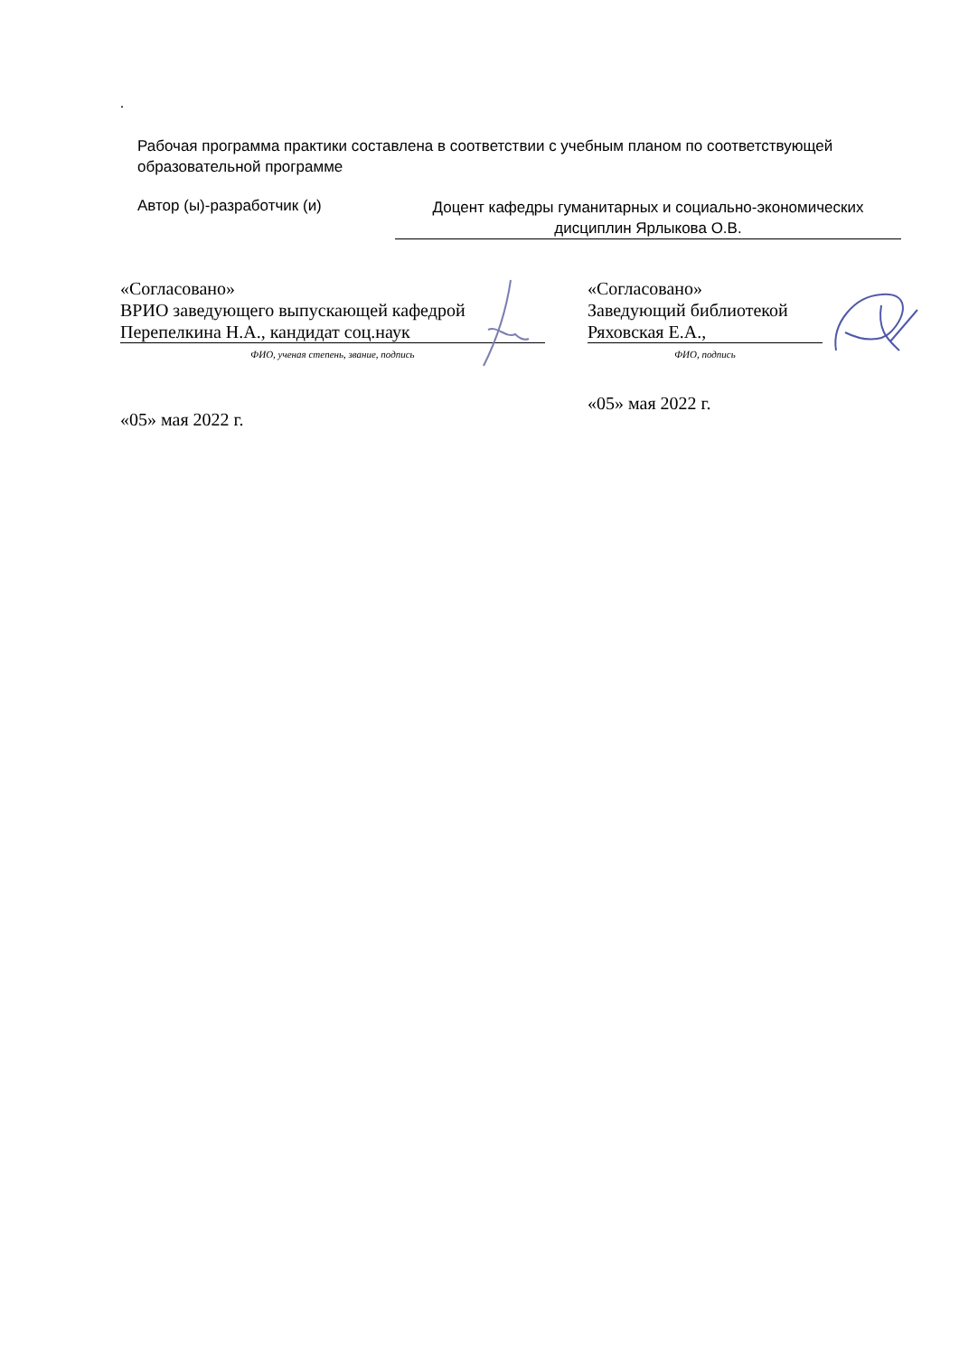.
Рабочая программа практики составлена в соответствии с учебным планом по соответствующей образовательной программе
Автор (ы)-разработчик (и)
Доцент кафедры гуманитарных и социально-экономических дисциплин Ярлыкова О.В.
«Согласовано»
ВРИО заведующего выпускающей кафедрой
Перепелкина Н.А., кандидат соц.наук
ФИО, ученая степень, звание, подпись
«05» мая 2022 г.
«Согласовано»
Заведующий библиотекой
Ряховская Е.А.,
ФИО, подпись
«05» мая 2022 г.